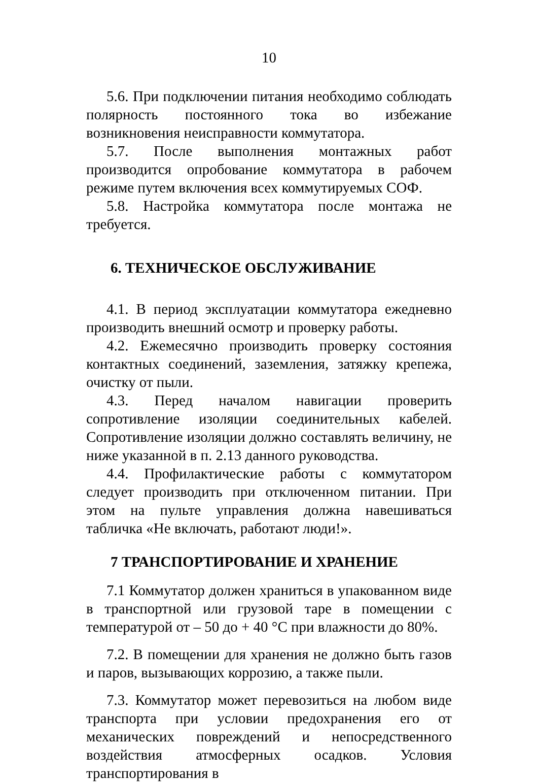10
5.6. При подключении питания необходимо соблюдать полярность постоянного тока во избежание возникновения неисправности коммутатора.
5.7. После выполнения монтажных работ производится опробование коммутатора в рабочем режиме путем включения всех коммутируемых СОФ.
5.8. Настройка коммутатора после монтажа не требуется.
6. ТЕХНИЧЕСКОЕ ОБСЛУЖИВАНИЕ
4.1. В период эксплуатации коммутатора ежедневно производить внешний осмотр и проверку работы.
4.2. Ежемесячно производить проверку состояния контактных соединений, заземления, затяжку крепежа, очистку от пыли.
4.3. Перед началом навигации проверить сопротивление изоляции соединительных кабелей. Сопротивление изоляции должно составлять величину, не ниже указанной в п. 2.13 данного руководства.
4.4. Профилактические работы с коммутатором следует производить при отключенном питании. При этом на пульте управления должна навешиваться табличка «Не включать, работают люди!».
7 ТРАНСПОРТИРОВАНИЕ И ХРАНЕНИЕ
7.1 Коммутатор должен храниться в упакованном виде в транспортной или грузовой таре в помещении с температурой от – 50 до + 40 °С при влажности до 80%.
7.2. В помещении для хранения не должно быть газов и паров, вызывающих коррозию, а также пыли.
7.3. Коммутатор может перевозиться на любом виде транспорта при условии предохранения его от механических повреждений и непосредственного воздействия атмосферных осадков. Условия транспортирования в